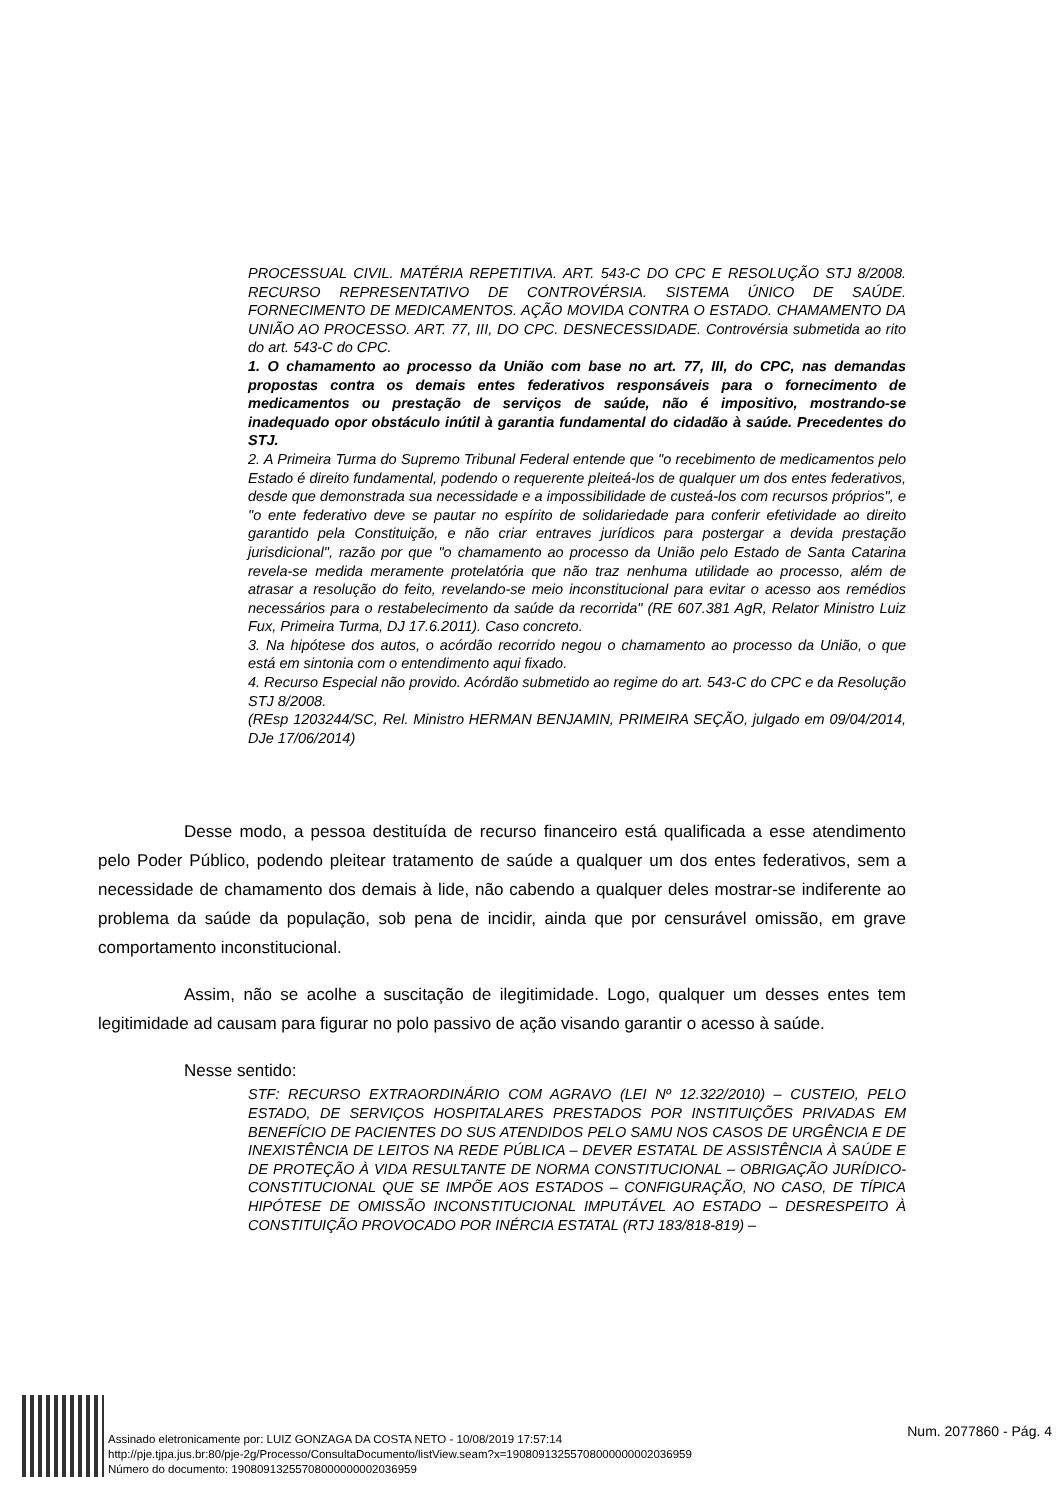PROCESSUAL CIVIL. MATÉRIA REPETITIVA. ART. 543-C DO CPC E RESOLUÇÃO STJ 8/2008. RECURSO REPRESENTATIVO DE CONTROVÉRSIA. SISTEMA ÚNICO DE SAÚDE. FORNECIMENTO DE MEDICAMENTOS. AÇÃO MOVIDA CONTRA O ESTADO. CHAMAMENTO DA UNIÃO AO PROCESSO. ART. 77, III, DO CPC. DESNECESSIDADE. Controvérsia submetida ao rito do art. 543-C do CPC.
1. O chamamento ao processo da União com base no art. 77, III, do CPC, nas demandas propostas contra os demais entes federativos responsáveis para o fornecimento de medicamentos ou prestação de serviços de saúde, não é impositivo, mostrando-se inadequado opor obstáculo inútil à garantia fundamental do cidadão à saúde. Precedentes do STJ.
2. A Primeira Turma do Supremo Tribunal Federal entende que "o recebimento de medicamentos pelo Estado é direito fundamental, podendo o requerente pleiteá-los de qualquer um dos entes federativos, desde que demonstrada sua necessidade e a impossibilidade de custeá-los com recursos próprios", e "o ente federativo deve se pautar no espírito de solidariedade para conferir efetividade ao direito garantido pela Constituição, e não criar entraves jurídicos para postergar a devida prestação jurisdicional", razão por que "o chamamento ao processo da União pelo Estado de Santa Catarina revela-se medida meramente protelatória que não traz nenhuma utilidade ao processo, além de atrasar a resolução do feito, revelando-se meio inconstitucional para evitar o acesso aos remédios necessários para o restabelecimento da saúde da recorrida" (RE 607.381 AgR, Relator Ministro Luiz Fux, Primeira Turma, DJ 17.6.2011). Caso concreto.
3. Na hipótese dos autos, o acórdão recorrido negou o chamamento ao processo da União, o que está em sintonia com o entendimento aqui fixado.
4. Recurso Especial não provido. Acórdão submetido ao regime do art. 543-C do CPC e da Resolução STJ 8/2008.
(REsp 1203244/SC, Rel. Ministro HERMAN BENJAMIN, PRIMEIRA SEÇÃO, julgado em 09/04/2014, DJe 17/06/2014)
Desse modo, a pessoa destituída de recurso financeiro está qualificada a esse atendimento pelo Poder Público, podendo pleitear tratamento de saúde a qualquer um dos entes federativos, sem a necessidade de chamamento dos demais à lide, não cabendo a qualquer deles mostrar-se indiferente ao problema da saúde da população, sob pena de incidir, ainda que por censurável omissão, em grave comportamento inconstitucional.
Assim, não se acolhe a suscitação de ilegitimidade. Logo, qualquer um desses entes tem legitimidade ad causam para figurar no polo passivo de ação visando garantir o acesso à saúde.
Nesse sentido:
STF: RECURSO EXTRAORDINÁRIO COM AGRAVO (LEI Nº 12.322/2010) – CUSTEIO, PELO ESTADO, DE SERVIÇOS HOSPITALARES PRESTADOS POR INSTITUIÇÕES PRIVADAS EM BENEFÍCIO DE PACIENTES DO SUS ATENDIDOS PELO SAMU NOS CASOS DE URGÊNCIA E DE INEXISTÊNCIA DE LEITOS NA REDE PÚBLICA – DEVER ESTATAL DE ASSISTÊNCIA À SAÚDE E DE PROTEÇÃO À VIDA RESULTANTE DE NORMA CONSTITUCIONAL – OBRIGAÇÃO JURÍDICO-CONSTITUCIONAL QUE SE IMPÕE AOS ESTADOS – CONFIGURAÇÃO, NO CASO, DE TÍPICA HIPÓTESE DE OMISSÃO INCONSTITUCIONAL IMPUTÁVEL AO ESTADO – DESRESPEITO À CONSTITUIÇÃO PROVOCADO POR INÉRCIA ESTATAL (RTJ 183/818-819) –
Assinado eletronicamente por: LUIZ GONZAGA DA COSTA NETO - 10/08/2019 17:57:14
http://pje.tjpa.jus.br:80/pje-2g/Processo/ConsultaDocumento/listView.seam?x=19080913255708000000002036959
Número do documento: 19080913255708000000002036959
Num. 2077860 - Pág. 4